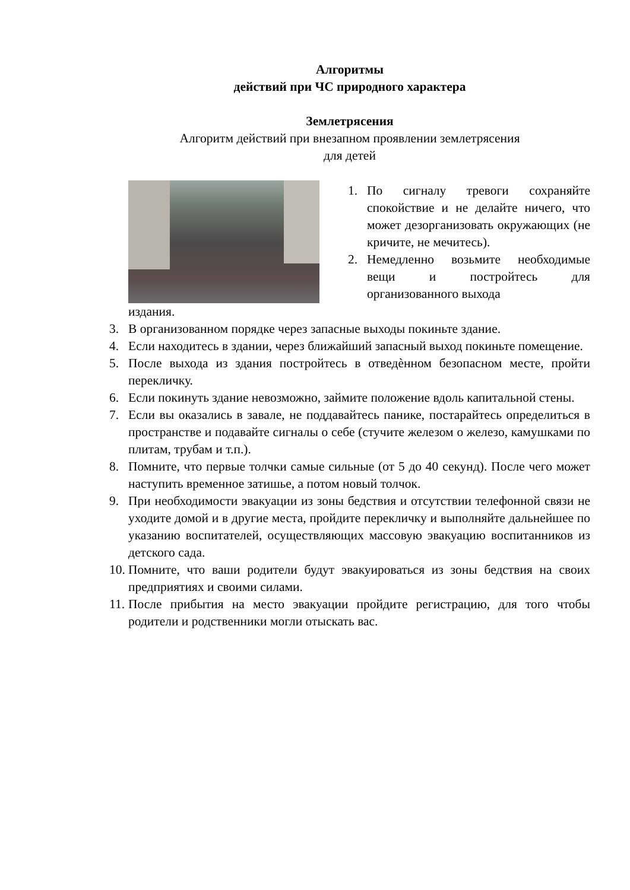Алгоритмы
действий при ЧС природного характера
Землетрясения
Алгоритм действий при внезапном проявлении землетрясения
для детей
1. По сигналу тревоги сохраняйте спокойствие и не делайте ничего, что может дезорганизовать окружающих (не кричите, не мечитесь).
2. Немедленно возьмите необходимые вещи и постройтесь для организованного выхода
издания.
3. В организованном порядке через запасные выходы покиньте здание.
4. Если находитесь в здании, через ближайший запасный выход покиньте помещение.
5. После выхода из здания постройтесь в отведѐнном безопасном месте, пройти перекличку.
6. Если покинуть здание невозможно, займите положение вдоль капитальной стены.
7. Если вы оказались в завале, не поддавайтесь панике, постарайтесь определиться в пространстве и подавайте сигналы о себе (стучите железом о железо, камушками по плитам, трубам и т.п.).
8. Помните, что первые толчки самые сильные (от 5 до 40 секунд). После чего может наступить временное затишье, а потом новый толчок.
9. При необходимости эвакуации из зоны бедствия и отсутствии телефонной связи не уходите домой и в другие места, пройдите перекличку и выполняйте дальнейшее по указанию воспитателей, осуществляющих массовую эвакуацию воспитанников из детского сада.
10. Помните, что ваши родители будут эвакуироваться из зоны бедствия на своих предприятиях и своими силами.
11. После прибытия на место эвакуации пройдите регистрацию, для того чтобы родители и родственники могли отыскать вас.